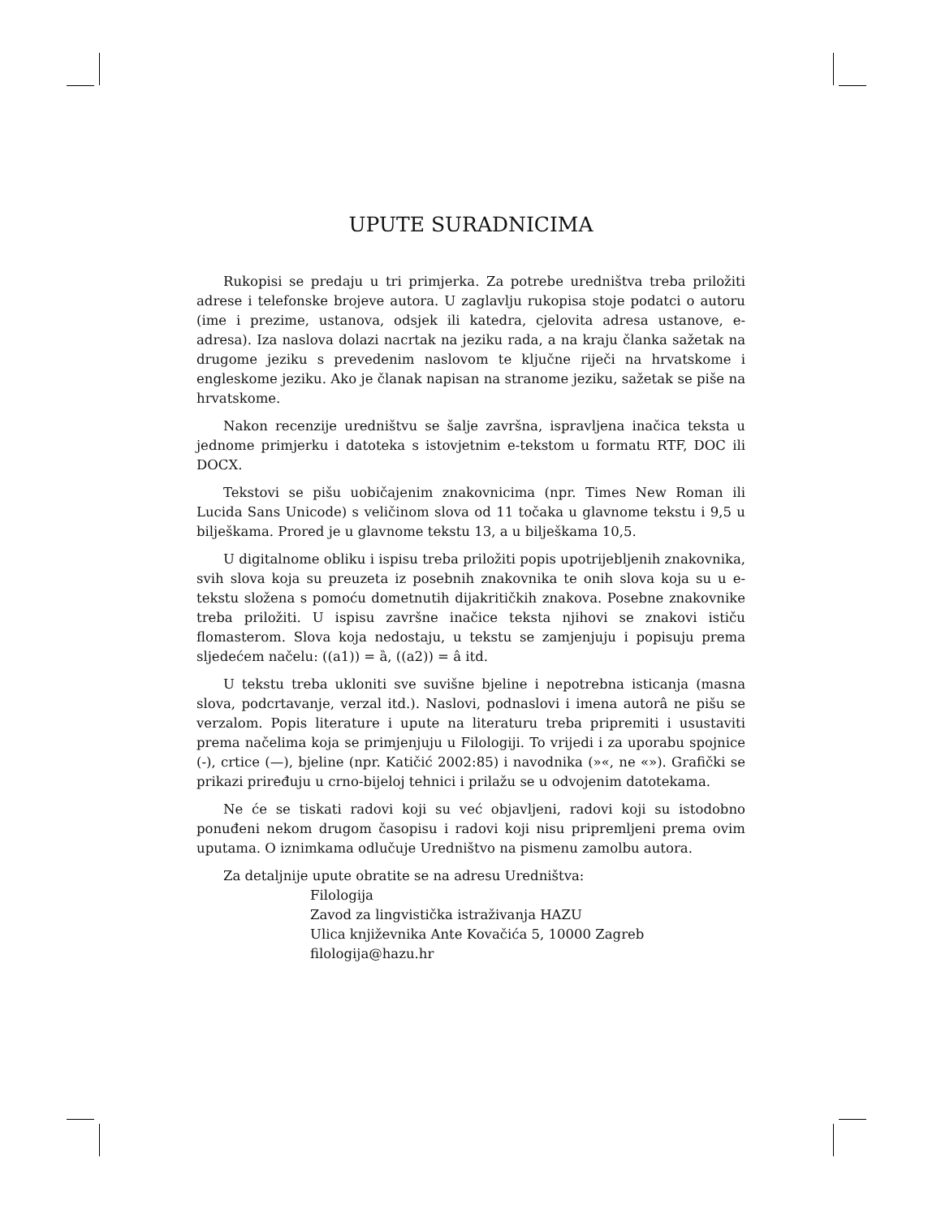UPUTE SURADNICIMA
Rukopisi se predaju u tri primjerka. Za potrebe uredništva treba priložiti adrese i telefonske brojeve autora. U zaglavlju rukopisa stoje podatci o autoru (ime i prezime, ustanova, odsjek ili katedra, cjelovita adresa ustanove, e-adresa). Iza naslova dolazi nacrtak na jeziku rada, a na kraju članka sažetak na drugome jeziku s prevedenim naslovom te ključne riječi na hrvatskome i engleskome jeziku. Ako je članak napisan na stranome jeziku, sažetak se piše na hrvatskome.
Nakon recenzije uredništvu se šalje završna, ispravljena inačica teksta u jednome primjerku i datoteka s istovjetnim e-tekstom u formatu RTF, DOC ili DOCX.
Tekstovi se pišu uobičajenim znakovnicima (npr. Times New Roman ili Lucida Sans Unicode) s veličinom slova od 11 točaka u glavnome tekstu i 9,5 u bilješkama. Prored je u glavnome tekstu 13, a u bilješkama 10,5.
U digitalnome obliku i ispisu treba priložiti popis upotrijebljenih znakovnika, svih slova koja su preuzeta iz posebnih znakovnika te onih slova koja su u e-tekstu složena s pomoću dometnutih dijakritičkih znakova. Posebne znakovnike treba priložiti. U ispisu završne inačice teksta njihovi se znakovi ističu flomasterom. Slova koja nedostaju, u tekstu se zamjenjuju i popisuju prema sljedećem načelu: ((a1)) = ȁ, ((a2)) = â itd.
U tekstu treba ukloniti sve suvišne bjeline i nepotrebna isticanja (masna slova, podcrtavanje, verzal itd.). Naslovi, podnaslovi i imena autorâ ne pišu se verzalom. Popis literature i upute na literaturu treba pripremiti i usustaviti prema načelima koja se primjenjuju u Filologiji. To vrijedi i za uporabu spojnice (-), crtice (—), bjeline (npr. Katičić 2002:85) i navodnika (»«, ne «»). Grafički se prikazi priređuju u crno-bijeloj tehnici i prilažu se u odvojenim datotekama.
Ne će se tiskati radovi koji su već objavljeni, radovi koji su istodobno ponuđeni nekom drugom časopisu i radovi koji nisu pripremljeni prema ovim uputama. O iznimkama odlučuje Uredništvo na pismenu zamolbu autora.
Za detaljnije upute obratite se na adresu Uredništva:
Filologija
Zavod za lingvistička istraživanja HAZU
Ulica književnika Ante Kovačića 5, 10000 Zagreb
filologija@hazu.hr